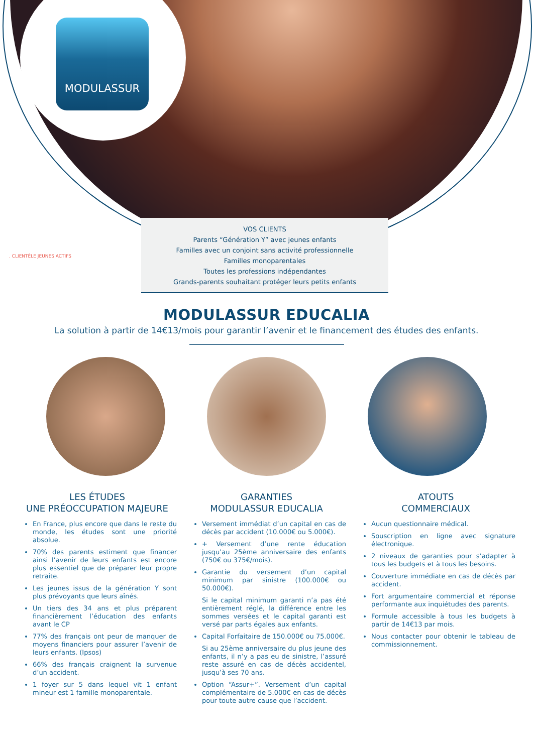MODULASSUR
. CLIENTÈLE JEUNES ACTIFS
VOS CLIENTS
Parents “Génération Y” avec jeunes enfants
Familles avec un conjoint sans activité professionnelle
Familles monoparentales
Toutes les professions indépendantes
Grands-parents souhaitant protéger leurs petits enfants
MODULASSUR EDUCALIA
La solution à partir de 14€13/mois pour garantir l’avenir et le financement des études des enfants.
LES ÉTUDES
UNE PRÉOCCUPATION MAJEURE
En France, plus encore que dans le reste du monde, les études sont une priorité absolue.
70% des parents estiment que financer ainsi l’avenir de leurs enfants est encore plus essentiel que de préparer leur propre retraite.
Les jeunes issus de la génération Y sont plus prévoyants que leurs aînés.
Un tiers des 34 ans et plus préparent financièrement l’éducation des enfants avant le CP
77% des français ont peur de manquer de moyens financiers pour assurer l’avenir de leurs enfants. (Ipsos)
66% des français craignent la survenue d’un accident.
1 foyer sur 5 dans lequel vit 1 enfant mineur est 1 famille monoparentale.
GARANTIES
MODULASSUR EDUCALIA
Versement immédiat d’un capital en cas de décès par accident (10.000€ ou 5.000€).
+ Versement d’une rente éducation jusqu’au 25ème anniversaire des enfants (750€ ou 375€/mois).
Garantie du versement d’un capital minimum par sinistre (100.000€ ou 50.000€).
Si le capital minimum garanti n’a pas été entièrement réglé, la différence entre les sommes versées et le capital garanti est versé par parts égales aux enfants.
Capital Forfaitaire de 150.000€ ou 75.000€.
Si au 25ème anniversaire du plus jeune des enfants, il n’y a pas eu de sinistre, l’assuré reste assuré en cas de décès accidentel, jusqu’à ses 70 ans.
Option “Assur+”. Versement d’un capital complémentaire de 5.000€ en cas de décès pour toute autre cause que l’accident.
ATOUTS
COMMERCIAUX
Aucun questionnaire médical.
Souscription en ligne avec signature électronique.
2 niveaux de garanties pour s’adapter à tous les budgets et à tous les besoins.
Couverture immédiate en cas de décès par accident.
Fort argumentaire commercial et réponse performante aux inquiétudes des parents.
Formule accessible à tous les budgets à partir de 14€13 par mois.
Nous contacter pour obtenir le tableau de commissionnement.